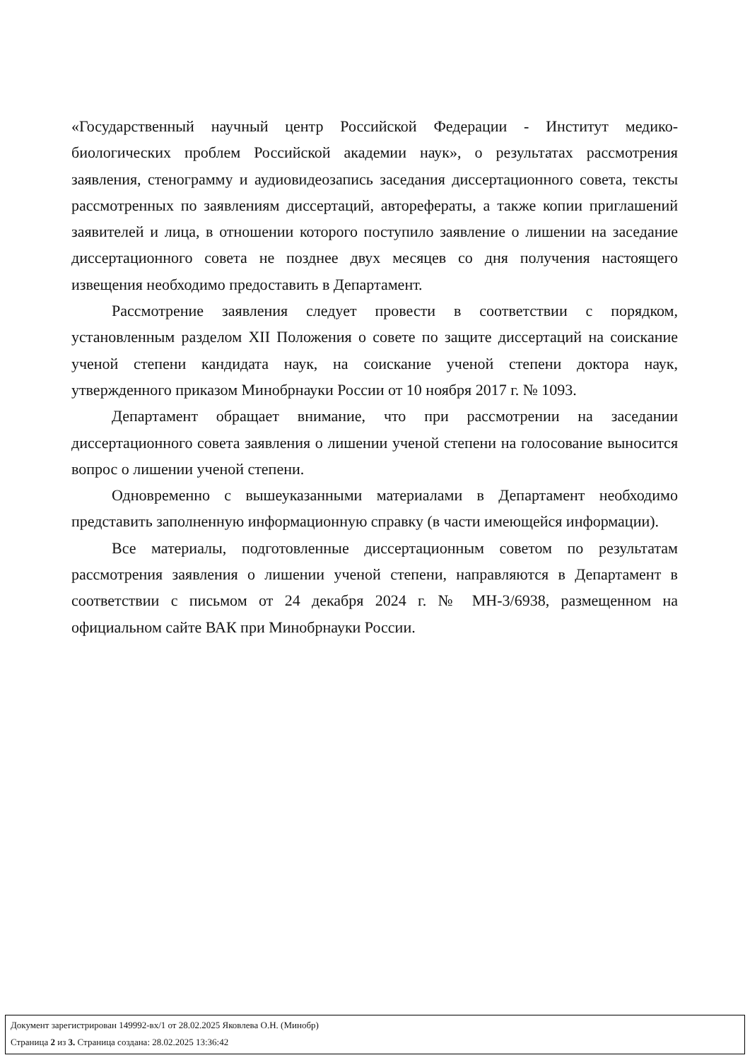«Государственный научный центр Российской Федерации - Институт медико-биологических проблем Российской академии наук», о результатах рассмотрения заявления, стенограмму и аудиовидеозапись заседания диссертационного совета, тексты рассмотренных по заявлениям диссертаций, авторефераты, а также копии приглашений заявителей и лица, в отношении которого поступило заявление о лишении на заседание диссертационного совета не позднее двух месяцев со дня получения настоящего извещения необходимо предоставить в Департамент.
Рассмотрение заявления следует провести в соответствии с порядком, установленным разделом XII Положения о совете по защите диссертаций на соискание ученой степени кандидата наук, на соискание ученой степени доктора наук, утвержденного приказом Минобрнауки России от 10 ноября 2017 г. № 1093.
Департамент обращает внимание, что при рассмотрении на заседании диссертационного совета заявления о лишении ученой степени на голосование выносится вопрос о лишении ученой степени.
Одновременно с вышеуказанными материалами в Департамент необходимо представить заполненную информационную справку (в части имеющейся информации).
Все материалы, подготовленные диссертационным советом по результатам рассмотрения заявления о лишении ученой степени, направляются в Департамент в соответствии с письмом от 24 декабря 2024 г. № МН-3/6938, размещенном на официальном сайте ВАК при Минобрнауки России.
Документ зарегистрирован 149992-вх/1 от 28.02.2025 Яковлева О.Н. (Минобр)
Страница 2 из 3. Страница создана: 28.02.2025 13:36:42